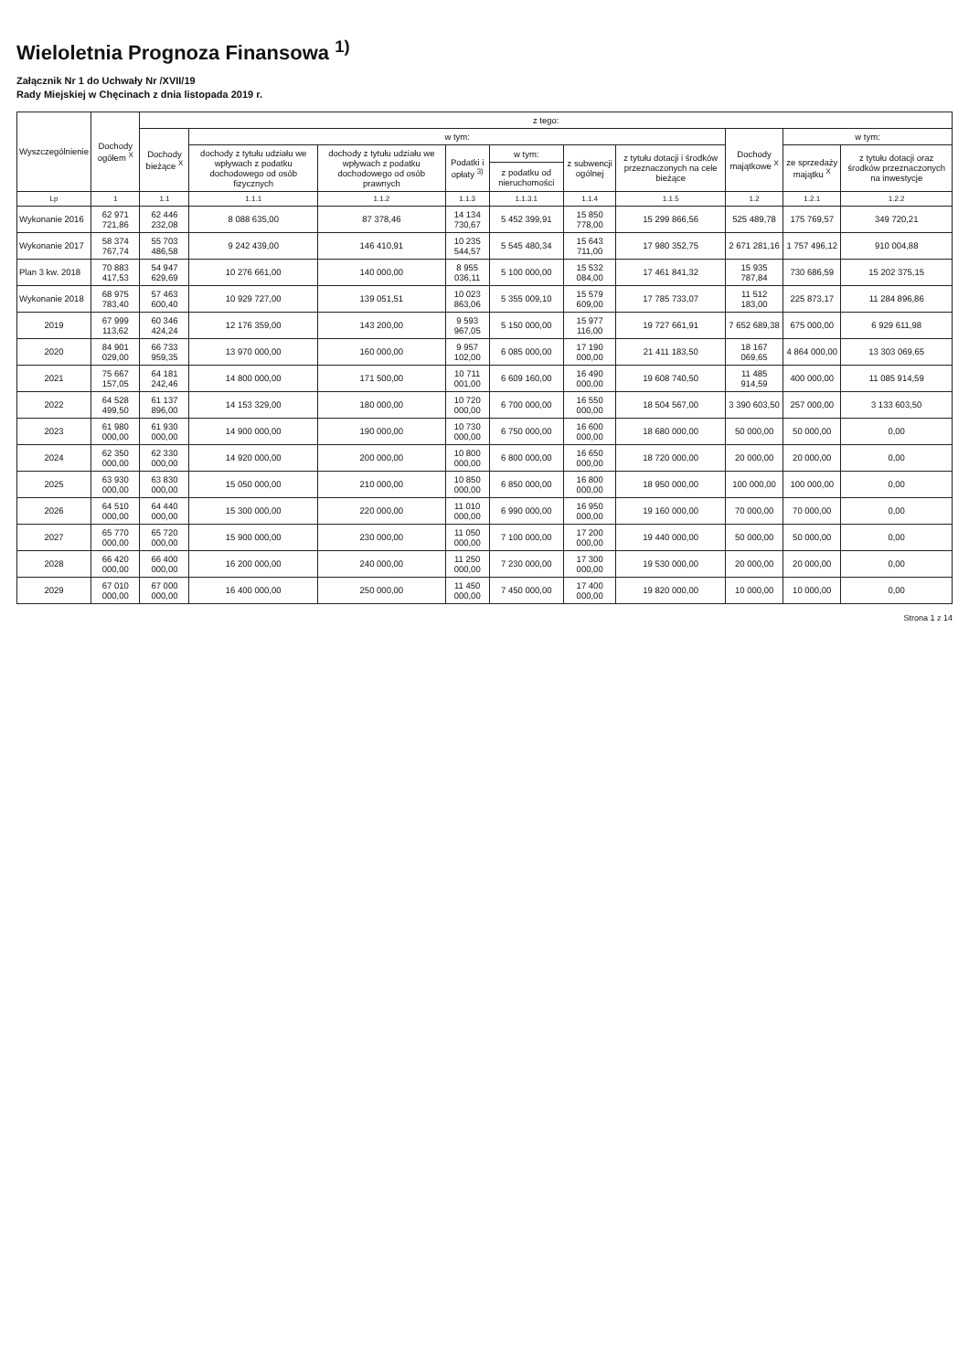Wieloletnia Prognoza Finansowa <sup>1)</sup>
Załącznik Nr 1 do Uchwały Nr /XVII/19
Rady Miejskiej w Chęcinach z dnia listopada 2019 r.
| Wyszczególnienie | Dochody ogółem <sup>X</sup> | z tego: | | | | | | | | | |
| --- | --- | --- | --- | --- | --- | --- | --- | --- | --- | --- | --- |
| | | Dochody bieżące <sup>X</sup> | w tym: | | | | | | Dochody majątkowe <sup>X</sup> | w tym: | |
| | | | dochody z tytułu udziału we wpływach z podatku dochodowego od osób fizycznych | dochody z tytułu udziału we wpływach z podatku dochodowego od osób prawnych | Podatki i opłaty <sup>3)</sup> | w tym: | z subwencji ogólnej | z tytułu dotacji i środków przeznaczonych na cele bieżące | | ze sprzedaży majątku <sup>X</sup> | z tytułu dotacji oraz środków przeznaczonych na inwestycje |
| | | | | | | z podatku od nieruchomości | | | | | |
| Lp | 1 | 1.1 | 1.1.1 | 1.1.2 | 1.1.3 | 1.1.3.1 | 1.1.4 | 1.1.5 | 1.2 | 1.2.1 | 1.2.2 |
| Wykonanie 2016 | 62 971 721,86 | 62 446 232,08 | 8 088 635,00 | 87 378,46 | 14 134 730,67 | 5 452 399,91 | 15 850 778,00 | 15 299 866,56 | 525 489,78 | 175 769,57 | 349 720,21 |
| Wykonanie 2017 | 58 374 767,74 | 55 703 486,58 | 9 242 439,00 | 146 410,91 | 10 235 544,57 | 5 545 480,34 | 15 643 711,00 | 17 980 352,75 | 2 671 281,16 | 1 757 496,12 | 910 004,88 |
| Plan 3 kw. 2018 | 70 883 417,53 | 54 947 629,69 | 10 276 661,00 | 140 000,00 | 8 955 036,11 | 5 100 000,00 | 15 532 084,00 | 17 461 841,32 | 15 935 787,84 | 730 686,59 | 15 202 375,15 |
| Wykonanie 2018 | 68 975 783,40 | 57 463 600,40 | 10 929 727,00 | 139 051,51 | 10 023 863,06 | 5 355 009,10 | 15 579 609,00 | 17 785 733,07 | 11 512 183,00 | 225 873,17 | 11 284 896,86 |
| 2019 | 67 999 113,62 | 60 346 424,24 | 12 176 359,00 | 143 200,00 | 9 593 967,05 | 5 150 000,00 | 15 977 116,00 | 19 727 661,91 | 7 652 689,38 | 675 000,00 | 6 929 611,98 |
| 2020 | 84 901 029,00 | 66 733 959,35 | 13 970 000,00 | 160 000,00 | 9 957 102,00 | 6 085 000,00 | 17 190 000,00 | 21 411 183,50 | 18 167 069,65 | 4 864 000,00 | 13 303 069,65 |
| 2021 | 75 667 157,05 | 64 181 242,46 | 14 800 000,00 | 171 500,00 | 10 711 001,00 | 6 609 160,00 | 16 490 000,00 | 19 608 740,50 | 11 485 914,59 | 400 000,00 | 11 085 914,59 |
| 2022 | 64 528 499,50 | 61 137 896,00 | 14 153 329,00 | 180 000,00 | 10 720 000,00 | 6 700 000,00 | 16 550 000,00 | 18 504 567,00 | 3 390 603,50 | 257 000,00 | 3 133 603,50 |
| 2023 | 61 980 000,00 | 61 930 000,00 | 14 900 000,00 | 190 000,00 | 10 730 000,00 | 6 750 000,00 | 16 600 000,00 | 18 680 000,00 | 50 000,00 | 50 000,00 | 0,00 |
| 2024 | 62 350 000,00 | 62 330 000,00 | 14 920 000,00 | 200 000,00 | 10 800 000,00 | 6 800 000,00 | 16 650 000,00 | 18 720 000,00 | 20 000,00 | 20 000,00 | 0,00 |
| 2025 | 63 930 000,00 | 63 830 000,00 | 15 050 000,00 | 210 000,00 | 10 850 000,00 | 6 850 000,00 | 16 800 000,00 | 18 950 000,00 | 100 000,00 | 100 000,00 | 0,00 |
| 2026 | 64 510 000,00 | 64 440 000,00 | 15 300 000,00 | 220 000,00 | 11 010 000,00 | 6 990 000,00 | 16 950 000,00 | 19 160 000,00 | 70 000,00 | 70 000,00 | 0,00 |
| 2027 | 65 770 000,00 | 65 720 000,00 | 15 900 000,00 | 230 000,00 | 11 050 000,00 | 7 100 000,00 | 17 200 000,00 | 19 440 000,00 | 50 000,00 | 50 000,00 | 0,00 |
| 2028 | 66 420 000,00 | 66 400 000,00 | 16 200 000,00 | 240 000,00 | 11 250 000,00 | 7 230 000,00 | 17 300 000,00 | 19 530 000,00 | 20 000,00 | 20 000,00 | 0,00 |
| 2029 | 67 010 000,00 | 67 000 000,00 | 16 400 000,00 | 250 000,00 | 11 450 000,00 | 7 450 000,00 | 17 400 000,00 | 19 820 000,00 | 10 000,00 | 10 000,00 | 0,00 |
Strona 1 z 14